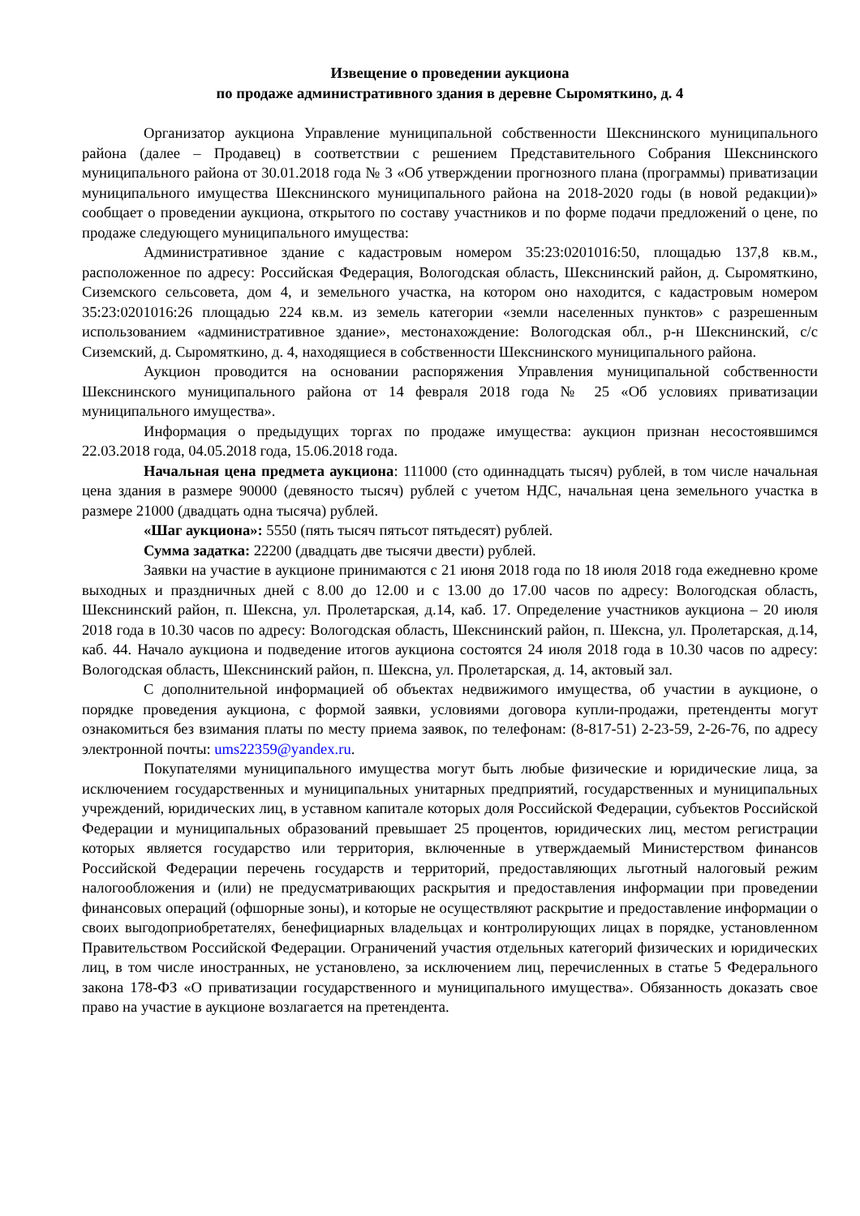Извещение о проведении аукциона
по продаже административного здания в деревне Сыромяткино, д. 4
Организатор аукциона Управление муниципальной собственности Шекснинского муниципального района (далее – Продавец) в соответствии с решением Представительного Собрания Шекснинского муниципального района от 30.01.2018 года № 3 «Об утверждении прогнозного плана (программы) приватизации муниципального имущества Шекснинского муниципального района на 2018-2020 годы (в новой редакции)» сообщает о проведении аукциона, открытого по составу участников и по форме подачи предложений о цене, по продаже следующего муниципального имущества:
Административное здание с кадастровым номером 35:23:0201016:50, площадью 137,8 кв.м., расположенное по адресу: Российская Федерация, Вологодская область, Шекснинский район, д. Сыромяткино, Сиземского сельсовета, дом 4, и земельного участка, на котором оно находится, с кадастровым номером 35:23:0201016:26 площадью 224 кв.м. из земель категории «земли населенных пунктов» с разрешенным использованием «административное здание», местонахождение: Вологодская обл., р-н Шекснинский, с/с Сиземский, д. Сыромяткино, д. 4, находящиеся в собственности Шекснинского муниципального района.
Аукцион проводится на основании распоряжения Управления муниципальной собственности Шекснинского муниципального района от 14 февраля 2018 года № 25 «Об условиях приватизации муниципального имущества».
Информация о предыдущих торгах по продаже имущества: аукцион признан несостоявшимся 22.03.2018 года, 04.05.2018 года, 15.06.2018 года.
Начальная цена предмета аукциона: 111000 (сто одиннадцать тысяч) рублей, в том числе начальная цена здания в размере 90000 (девяносто тысяч) рублей с учетом НДС, начальная цена земельного участка в размере 21000 (двадцать одна тысяча) рублей.
«Шаг аукциона»: 5550 (пять тысяч пятьсот пятьдесят) рублей.
Сумма задатка: 22200 (двадцать две тысячи двести) рублей.
Заявки на участие в аукционе принимаются с 21 июня 2018 года по 18 июля 2018 года ежедневно кроме выходных и праздничных дней с 8.00 до 12.00 и с 13.00 до 17.00 часов по адресу: Вологодская область, Шекснинский район, п. Шексна, ул. Пролетарская, д.14, каб. 17. Определение участников аукциона – 20 июля 2018 года в 10.30 часов по адресу: Вологодская область, Шекснинский район, п. Шексна, ул. Пролетарская, д.14, каб. 44. Начало аукциона и подведение итогов аукциона состоятся 24 июля 2018 года в 10.30 часов по адресу: Вологодская область, Шекснинский район, п. Шексна, ул. Пролетарская, д. 14, актовый зал.
С дополнительной информацией об объектах недвижимого имущества, об участии в аукционе, о порядке проведения аукциона, с формой заявки, условиями договора купли-продажи, претенденты могут ознакомиться без взимания платы по месту приема заявок, по телефонам: (8-817-51) 2-23-59, 2-26-76, по адресу электронной почты: ums22359@yandex.ru.
Покупателями муниципального имущества могут быть любые физические и юридические лица, за исключением государственных и муниципальных унитарных предприятий, государственных и муниципальных учреждений, юридических лиц, в уставном капитале которых доля Российской Федерации, субъектов Российской Федерации и муниципальных образований превышает 25 процентов, юридических лиц, местом регистрации которых является государство или территория, включенные в утверждаемый Министерством финансов Российской Федерации перечень государств и территорий, предоставляющих льготный налоговый режим налогообложения и (или) не предусматривающих раскрытия и предоставления информации при проведении финансовых операций (офшорные зоны), и которые не осуществляют раскрытие и предоставление информации о своих выгодоприобретателях, бенефициарных владельцах и контролирующих лицах в порядке, установленном Правительством Российской Федерации. Ограничений участия отдельных категорий физических и юридических лиц, в том числе иностранных, не установлено, за исключением лиц, перечисленных в статье 5 Федерального закона 178-ФЗ «О приватизации государственного и муниципального имущества». Обязанность доказать свое право на участие в аукционе возлагается на претендента.